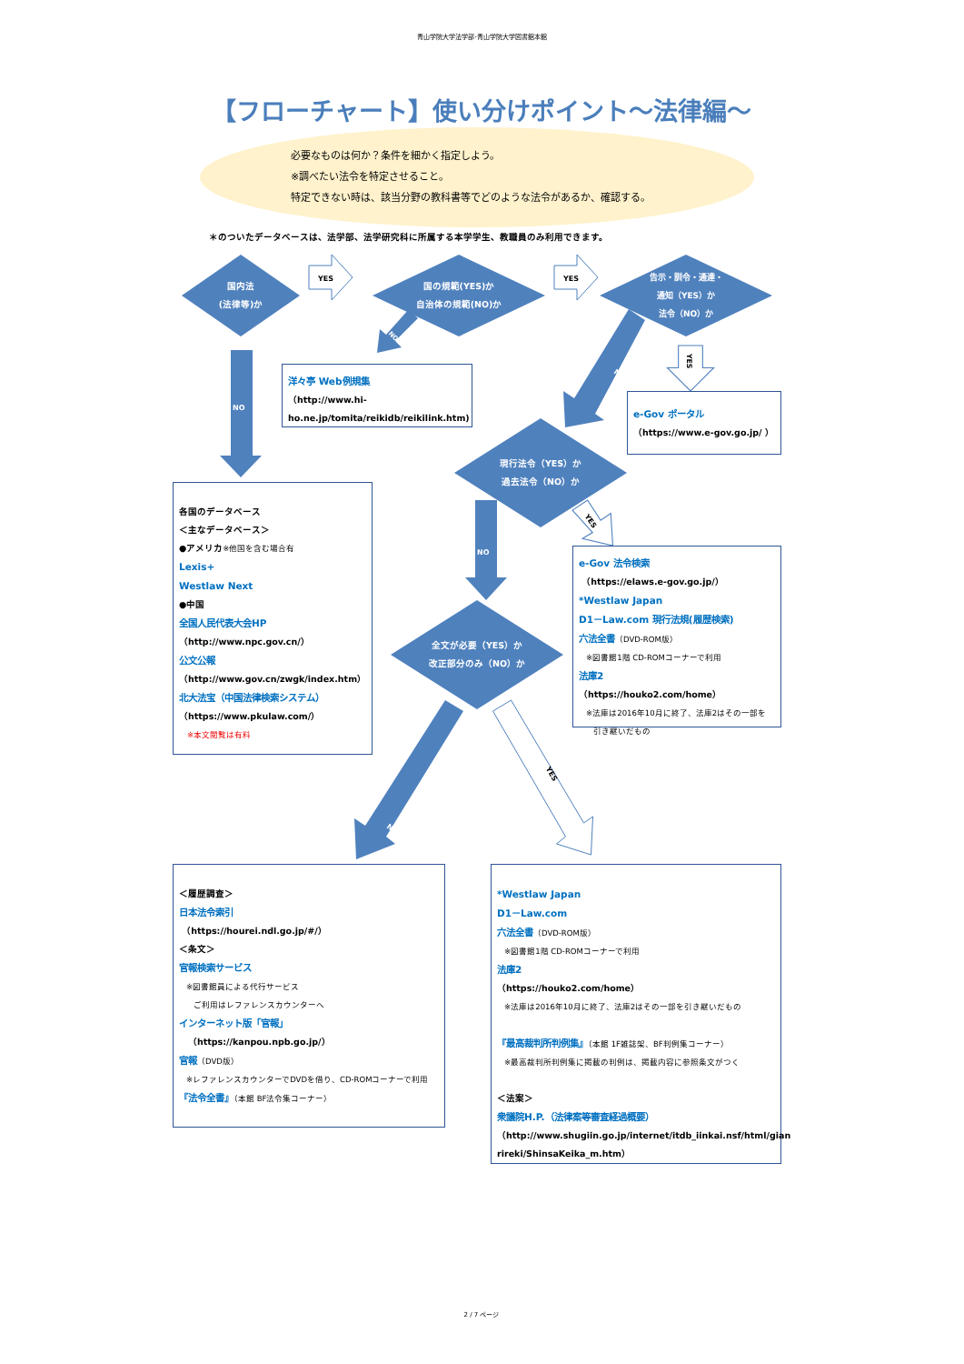青山学院大学法学部･青山学院大学図書館本館
【フローチャート】使い分けポイント～法律編～
必要なものは何か？条件を細かく指定しよう。
※調べたい法令を特定させること。
特定できない時は、該当分野の教科書等でどのような法令があるか、確認する。
＊のついたデータベースは、法学部、法学研究科に所属する本学学生、教職員のみ利用できます。
国内法
(法律等)か
YES
国の規範(YES)か
自治体の規範(NO)か
YES
告示・訓令・通達・
通知（YES）か
法令（NO）か
NO
NO
NO
洋々亭 Web例規集
（http://www.hi-
ho.ne.jp/tomita/reikidb/reikilink.htm)
YES
e-Gov ポータル
（https://www.e-gov.go.jp/ ）
現行法令（YES）か
過去法令（NO）か
各国のデータベース
＜主なデータベース＞
●アメリカ※他国を含む場合有
Lexis+
Westlaw Next
●中国
全国人民代表大会HP
（http://www.npc.gov.cn/）
公文公報
（http://www.gov.cn/zwgk/index.htm）
北大法宝（中国法律検索システム）
（https://www.pkulaw.com/）
※本文閲覧は有料
NO
YES
e-Gov 法令検索
（https://elaws.e-gov.go.jp/）
*Westlaw Japan
D1－Law.com 現行法規(履歴検索)
六法全書（DVD-ROM版）
※図書館1階 CD-ROMコーナーで利用
法庫2
（https://houko2.com/home）
※法庫は2016年10月に終了、法庫2はその一部を
引き継いだもの
全文が必要（YES）か
改正部分のみ（NO）か
NO
YES
＜履歴調査＞
日本法令索引
（https://hourei.ndl.go.jp/#/）
＜条文＞
官報検索サービス
※図書館員による代行サービス
ご利用はレファレンスカウンターへ
インターネット版「官報」
（https://kanpou.npb.go.jp/）
官報（DVD版）
※レファレンスカウンターでDVDを借り、CD-ROMコーナーで利用
『法令全書』（本館 BF法令集コーナー）
*Westlaw Japan
D1－Law.com
六法全書（DVD-ROM版）
※図書館1階 CD-ROMコーナーで利用
法庫2
（https://houko2.com/home）
※法庫は2016年10月に終了、法庫2はその一部を引き継いだもの
『最高裁判所判例集』（本館 1F雑誌架、BF判例集コーナー）
※最高裁判所判例集に掲載の判例は、掲載内容に参照条文がつく
＜法案＞
衆議院H.P.（法律案等審査経過概要）
（http://www.shugiin.go.jp/internet/itdb_iinkai.nsf/html/gian rireki/ShinsaKeika_m.htm）
2 / 7 ページ